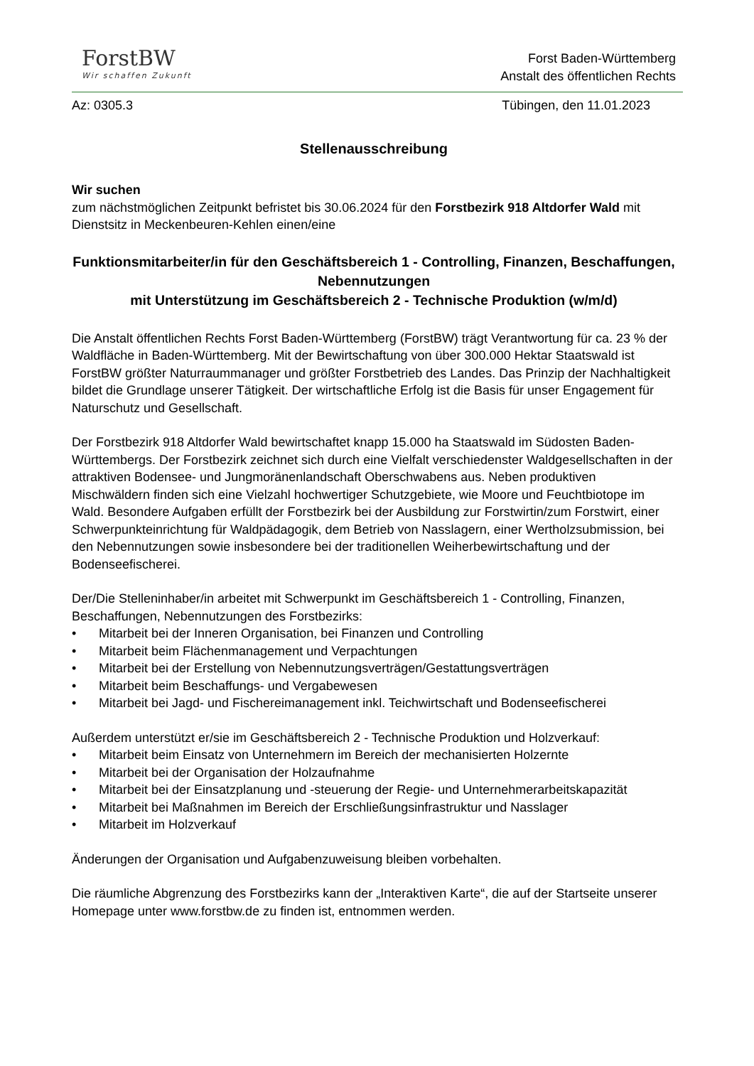ForstBW
Wir schaffen Zukunft
Forst Baden-Württemberg
Anstalt des öffentlichen Rechts
Az: 0305.3 Tübingen, den 11.01.2023
Stellenausschreibung
Wir suchen
zum nächstmöglichen Zeitpunkt befristet bis 30.06.2024 für den Forstbezirk 918 Altdorfer Wald mit Dienstsitz in Meckenbeuren-Kehlen einen/eine
Funktionsmitarbeiter/in für den Geschäftsbereich 1 - Controlling, Finanzen, Beschaffungen, Nebennutzungen
mit Unterstützung im Geschäftsbereich 2 - Technische Produktion (w/m/d)
Die Anstalt öffentlichen Rechts Forst Baden-Württemberg (ForstBW) trägt Verantwortung für ca. 23 % der Waldfläche in Baden-Württemberg. Mit der Bewirtschaftung von über 300.000 Hektar Staatswald ist ForstBW größter Naturraummanager und größter Forstbetrieb des Landes. Das Prinzip der Nachhaltigkeit bildet die Grundlage unserer Tätigkeit. Der wirtschaftliche Erfolg ist die Basis für unser Engagement für Naturschutz und Gesellschaft.
Der Forstbezirk 918 Altdorfer Wald bewirtschaftet knapp 15.000 ha Staatswald im Südosten Baden-Württembergs. Der Forstbezirk zeichnet sich durch eine Vielfalt verschiedenster Waldgesellschaften in der attraktiven Bodensee- und Jungmoränenlandschaft Oberschwabens aus. Neben produktiven Mischwäldern finden sich eine Vielzahl hochwertiger Schutzgebiete, wie Moore und Feuchtbiotope im Wald. Besondere Aufgaben erfüllt der Forstbezirk bei der Ausbildung zur Forstwirtin/zum Forstwirt, einer Schwerpunkteinrichtung für Waldpädagogik, dem Betrieb von Nasslagern, einer Wertholzsubmission, bei den Nebennutzungen sowie insbesondere bei der traditionellen Weiherbewirtschaftung und der Bodenseefischerei.
Der/Die Stelleninhaber/in arbeitet mit Schwerpunkt im Geschäftsbereich 1 - Controlling, Finanzen, Beschaffungen, Nebennutzungen des Forstbezirks:
• Mitarbeit bei der Inneren Organisation, bei Finanzen und Controlling
• Mitarbeit beim Flächenmanagement und Verpachtungen
• Mitarbeit bei der Erstellung von Nebennutzungsverträgen/Gestattungsverträgen
• Mitarbeit beim Beschaffungs- und Vergabewesen
• Mitarbeit bei Jagd- und Fischereimanagement inkl. Teichwirtschaft und Bodenseefischerei
Außerdem unterstützt er/sie im Geschäftsbereich 2 - Technische Produktion und Holzverkauf:
• Mitarbeit beim Einsatz von Unternehmern im Bereich der mechanisierten Holzernte
• Mitarbeit bei der Organisation der Holzaufnahme
• Mitarbeit bei der Einsatzplanung und -steuerung der Regie- und Unternehmerarbeitskapazität
• Mitarbeit bei Maßnahmen im Bereich der Erschließungsinfrastruktur und Nasslager
• Mitarbeit im Holzverkauf
Änderungen der Organisation und Aufgabenzuweisung bleiben vorbehalten.
Die räumliche Abgrenzung des Forstbezirks kann der „Interaktiven Karte“, die auf der Startseite unserer Homepage unter www.forstbw.de zu finden ist, entnommen werden.